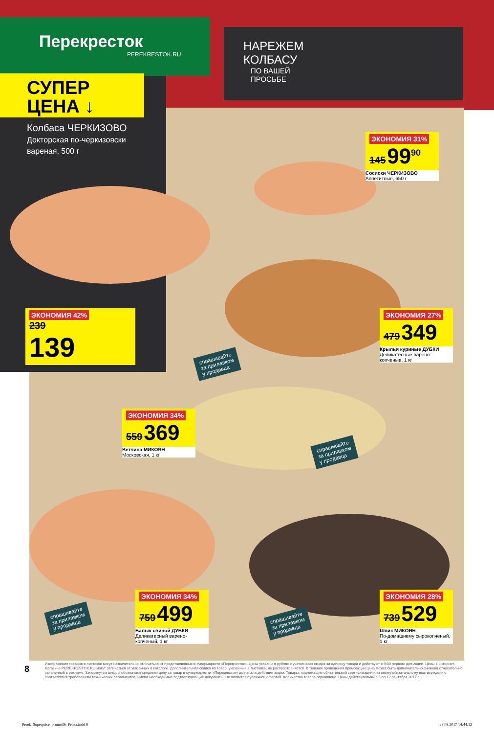Перекресток
PEREKRESTOK.RU
НАРЕЖЕМ КОЛБАСУ
ПО ВАШЕЙ ПРОСЬБЕ
СУПЕР
ЦЕНА ↓
Колбаса ЧЕРКИЗОВО
Докторская по-черкизовски вареная, 500 г
ЭКОНОМИЯ 42%
239
139
ЭКОНОМИЯ 31%
145 99<sup>90</sup>
Сосиски ЧЕРКИЗОВО
Аппетитные, 650 г
ЭКОНОМИЯ 27%
479 349
Крылья куриные ДУБКИ
Деликатесные варено-копченые, 1 кг
ЭКОНОМИЯ 34%
559 369
Ветчина МИКОЯН
Московская, 1 кг
ЭКОНОМИЯ 34%
759 499
Балык свиной ДУБКИ
Деликатесный варено-копченый, 1 кг
ЭКОНОМИЯ 28%
739 529
Шпик МИКОЯН
По-домашнему сырокопченый, 1 кг
спрашивайте
за прилавком
у продавца
спрашивайте
за прилавком
у продавца
спрашивайте
за прилавком
у продавца
спрашивайте
за прилавком
у продавца
8
Изображения товаров в листовке могут незначительно отличаться от представленных в супермаркете «Перекресток». Цены указаны в рублях с учетом всех скидок за единицу товара и действуют с 9:00 первого дня акции. Цены в интернет-магазине PEREKRESTOK.RU могут отличаться от указанных в каталоге. Дополнительная скидка на товар, указанный в листовке, не распространяется. В течение проведения промоакции цена может быть дополнительно снижена относительно заявленной в рекламе. Зачеркнутые цифры обозначают среднюю цену за товар в супермаркетах «Перекресток» до начала действия акции. Товары, подлежащие обязательной сертификации или иному обязательному подтверждению соответствия требованиям технических регламентов, имеют необходимые подтверждающие документы. Не является публичной офертой. Количество товара ограничено. Цены действительны с 6 по 12 сентября 2017 г.
Perek_Superprice_promo36_Penza.indd 8
25.08.2017 14:44:12